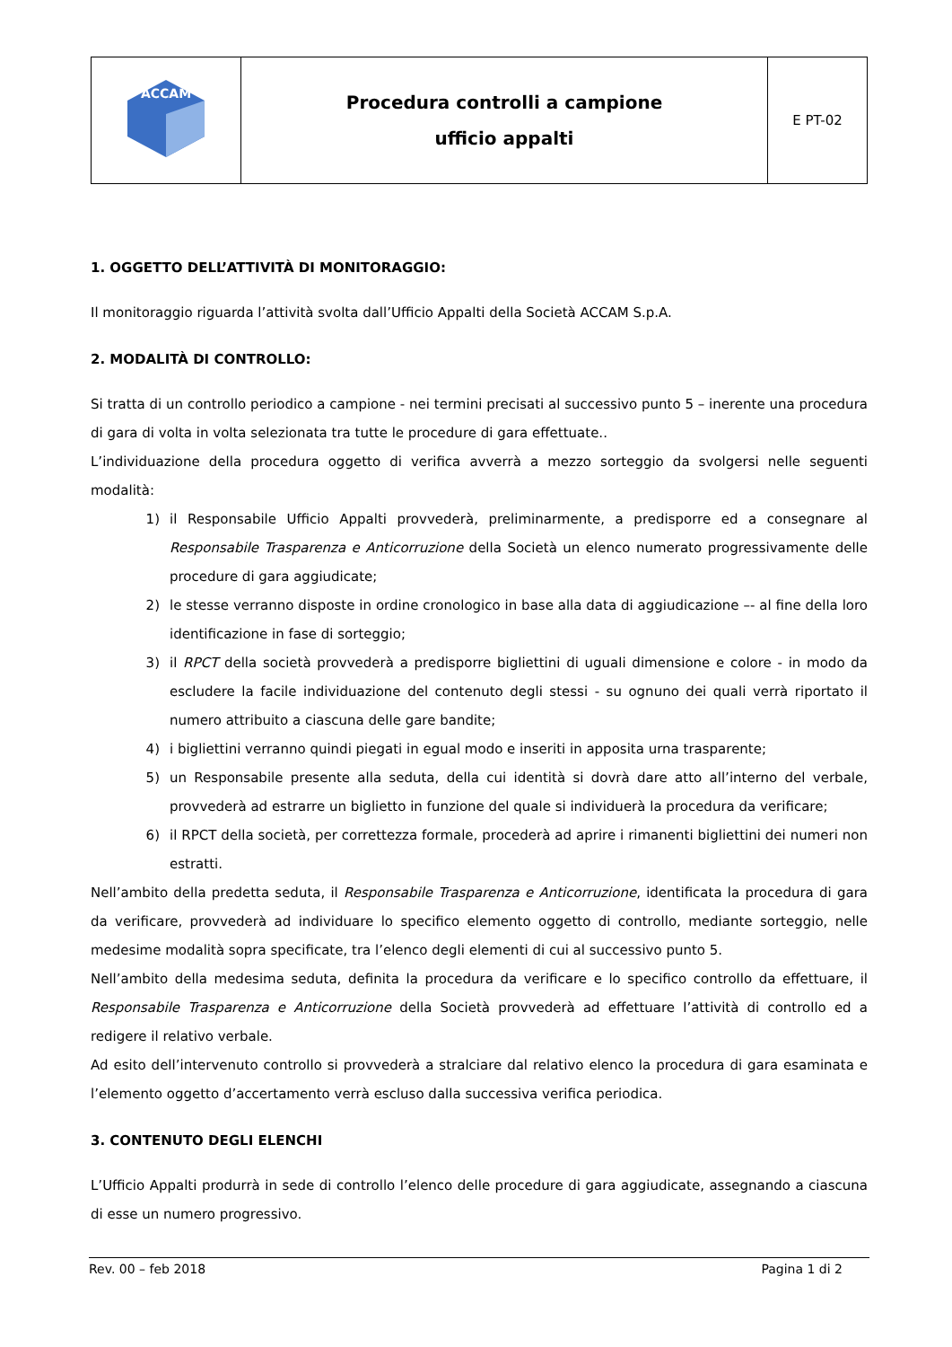| ACCAM | Procedura controlli a campione ufficio appalti | E PT-02 |
1. OGGETTO DELL’ATTIVITÀ DI MONITORAGGIO:
Il monitoraggio riguarda l’attività svolta dall’Ufficio Appalti della Società ACCAM S.p.A.
2. MODALITÀ DI CONTROLLO:
Si tratta di un controllo periodico a campione - nei termini precisati al successivo punto 5 – inerente una procedura di gara di volta in volta selezionata tra tutte le procedure di gara effettuate..
L’individuazione della procedura oggetto di verifica avverrà a mezzo sorteggio da svolgersi nelle seguenti modalità:
1) il Responsabile Ufficio Appalti provvederà, preliminarmente, a predisporre ed a consegnare al Responsabile Trasparenza e Anticorruzione della Società un elenco numerato progressivamente delle procedure di gara aggiudicate;
2) le stesse verranno disposte in ordine cronologico in base alla data di aggiudicazione –- al fine della loro identificazione in fase di sorteggio;
3) il RPCT della società provvederà a predisporre bigliettini di uguali dimensione e colore - in modo da escludere la facile individuazione del contenuto degli stessi - su ognuno dei quali verrà riportato il numero attribuito a ciascuna delle gare bandite;
4) i bigliettini verranno quindi piegati in egual modo e inseriti in apposita urna trasparente;
5) un Responsabile presente alla seduta, della cui identità si dovrà dare atto all’interno del verbale, provvederà ad estrarre un biglietto in funzione del quale si individuerà la procedura da verificare;
6) il RPCT della società, per correttezza formale, procederà ad aprire i rimanenti bigliettini dei numeri non estratti.
Nell’ambito della predetta seduta, il Responsabile Trasparenza e Anticorruzione, identificata la procedura di gara da verificare, provvederà ad individuare lo specifico elemento oggetto di controllo, mediante sorteggio, nelle medesime modalità sopra specificate, tra l’elenco degli elementi di cui al successivo punto 5.
Nell’ambito della medesima seduta, definita la procedura da verificare e lo specifico controllo da effettuare, il Responsabile Trasparenza e Anticorruzione della Società provvederà ad effettuare l’attività di controllo ed a redigere il relativo verbale.
Ad esito dell’intervenuto controllo si provvederà a stralciare dal relativo elenco la procedura di gara esaminata e l’elemento oggetto d’accertamento verrà escluso dalla successiva verifica periodica.
3. CONTENUTO DEGLI ELENCHI
L’Ufficio Appalti produrrà in sede di controllo l’elenco delle procedure di gara aggiudicate, assegnando a ciascuna di esse un numero progressivo.
Rev. 00 – feb 2018 Pagina 1 di 2